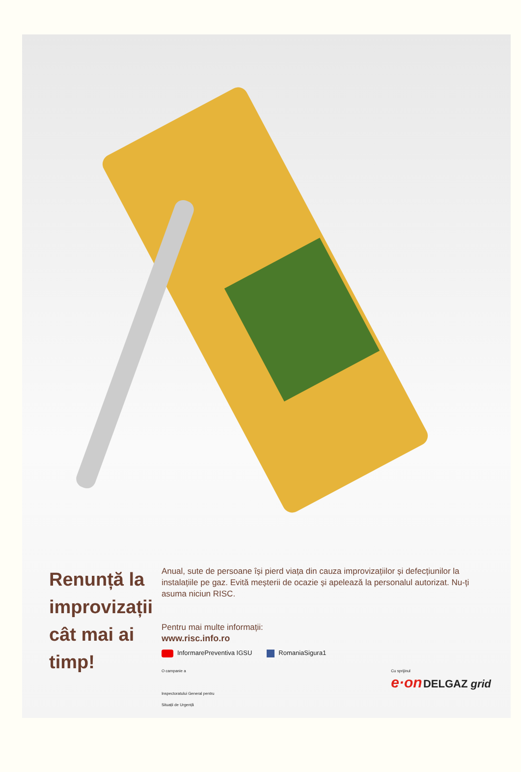Renunță la improvizații
cât mai ai timp!
Anual, sute de persoane își pierd viața din cauza improvizațiilor și defecțiunilor la instalațiile pe gaz. Evită meșterii de ocazie și apelează la personalul autorizat. Nu-ți asuma niciun RISC.
Pentru mai multe informații:
www.risc.info.ro
InformarePreventiva IGSU RomaniaSigura1
O campanie a
Inspectoratului General pentru
Situații de Urgență
Cu sprijinul
e·on DELGAZ grid